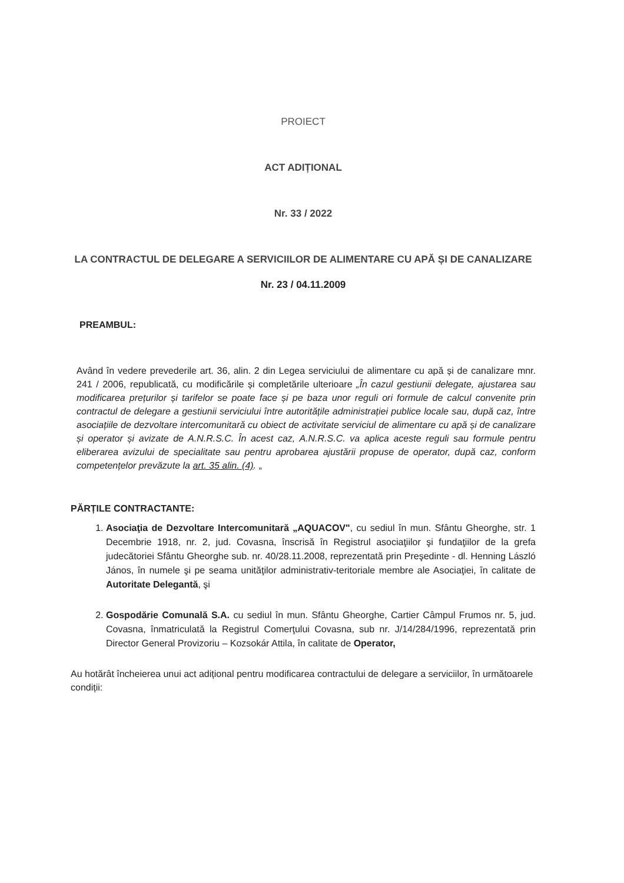PROIECT
ACT ADIȚIONAL
Nr. 33 / 2022
LA CONTRACTUL DE DELEGARE A SERVICIILOR DE ALIMENTARE CU APĂ ȘI DE CANALIZARE
Nr. 23 / 04.11.2009
PREAMBUL:
Având în vedere prevederile art. 36, alin. 2 din Legea serviciului de alimentare cu apă și de canalizare mnr. 241 / 2006, republicată, cu modificările și completările ulterioare „În cazul gestiunii delegate, ajustarea sau modificarea prețurilor și tarifelor se poate face și pe baza unor reguli ori formule de calcul convenite prin contractul de delegare a gestiunii serviciului între autoritățile administrației publice locale sau, după caz, între asociațiile de dezvoltare intercomunitară cu obiect de activitate serviciul de alimentare cu apă și de canalizare și operator și avizate de A.N.R.S.C. În acest caz, A.N.R.S.C. va aplica aceste reguli sau formule pentru eliberarea avizului de specialitate sau pentru aprobarea ajustării propuse de operator, după caz, conform competențelor prevăzute la art. 35 alin. (4). „
PĂRȚILE CONTRACTANTE:
1. Asociaţia de Dezvoltare Intercomunitară „AQUACOV", cu sediul în mun. Sfântu Gheorghe, str. 1 Decembrie 1918, nr. 2, jud. Covasna, înscrisă în Registrul asociaţiilor şi fundaţiilor de la grefa judecătoriei Sfântu Gheorghe sub. nr. 40/28.11.2008, reprezentată prin Preşedinte - dl. Henning László János, în numele şi pe seama unităţilor administrativ-teritoriale membre ale Asociaţiei, în calitate de Autoritate Delegantă, şi
2. Gospodărie Comunală S.A. cu sediul în mun. Sfântu Gheorghe, Cartier Câmpul Frumos nr. 5, jud. Covasna, înmatriculată la Registrul Comerţului Covasna, sub nr. J/14/284/1996, reprezentată prin Director General Provizoriu – Kozsokár Attila, în calitate de Operator,
Au hotărât încheierea unui act adițional pentru modificarea contractului de delegare a serviciilor, în următoarele condiții: